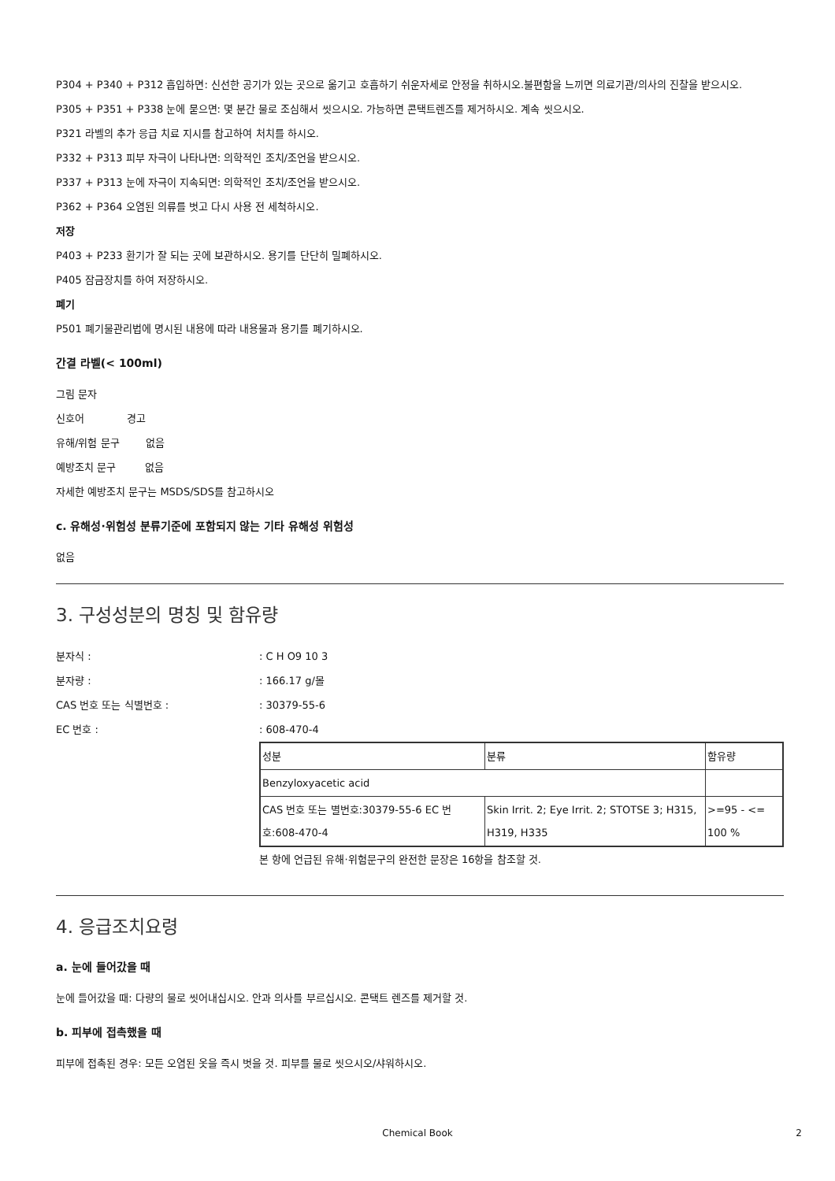P304 + P340 + P312 흡입하면: 신선한 공기가 있는 곳으로 옮기고 호흡하기 쉬운자세로 안정을 취하시오.불편함을 느끼면 의료기관/의사의 진찰을 받으시오.
P305 + P351 + P338 눈에 묻으면: 몇 분간 물로 조심해서 씻으시오. 가능하면 콘택트렌즈를 제거하시오. 계속 씻으시오.
P321 라벨의 추가 응급 치료 지시를 참고하여 처치를 하시오.
P332 + P313 피부 자극이 나타나면: 의학적인 조치/조언을 받으시오.
P337 + P313 눈에 자극이 지속되면: 의학적인 조치/조언을 받으시오.
P362 + P364 오염된 의류를 벗고 다시 사용 전 세척하시오.
저장
P403 + P233 환기가 잘 되는 곳에 보관하시오. 용기를 단단히 밀폐하시오.
P405 잠금장치를 하여 저장하시오.
폐기
P501 폐기물관리법에 명시된 내용에 따라 내용물과 용기를 폐기하시오.
간결 라벨(< 100ml)
그림 문자
신호어 경고
유해/위험 문구 없음
예방조치 문구 없음
자세한 예방조치 문구는 MSDS/SDS를 참고하시오
c. 유해성·위험성 분류기준에 포함되지 않는 기타 유해성 위험성
없음
3. 구성성분의 명칭 및 함유량
분자식 :: C H O9 10 3
분자량 :: 166.17 g/몰
CAS 번호 또는 식별번호 :: 30379-55-6
EC 번호 :: 608-470-4
| 성분 | 분류 | 함유량 |
| Benzyloxyacetic acid | | |
| CAS 번호 또는 별번호:30379-55-6 EC 번호:608-470-4 | Skin Irrit. 2; Eye Irrit. 2; STOTSE 3; H315, H319, H335 | >=95 - <= 100 % |
본 항에 언급된 유해·위험문구의 완전한 문장은 16항을 참조할 것.
4. 응급조치요령
a. 눈에 들어갔을 때
눈에 들어갔을 때: 다량의 물로 씻어내십시오. 안과 의사를 부르십시오. 콘택트 렌즈를 제거할 것.
b. 피부에 접촉했을 때
피부에 접촉된 경우: 모든 오염된 옷을 즉시 벗을 것. 피부를 물로 씻으시오/샤워하시오.
Chemical Book 2